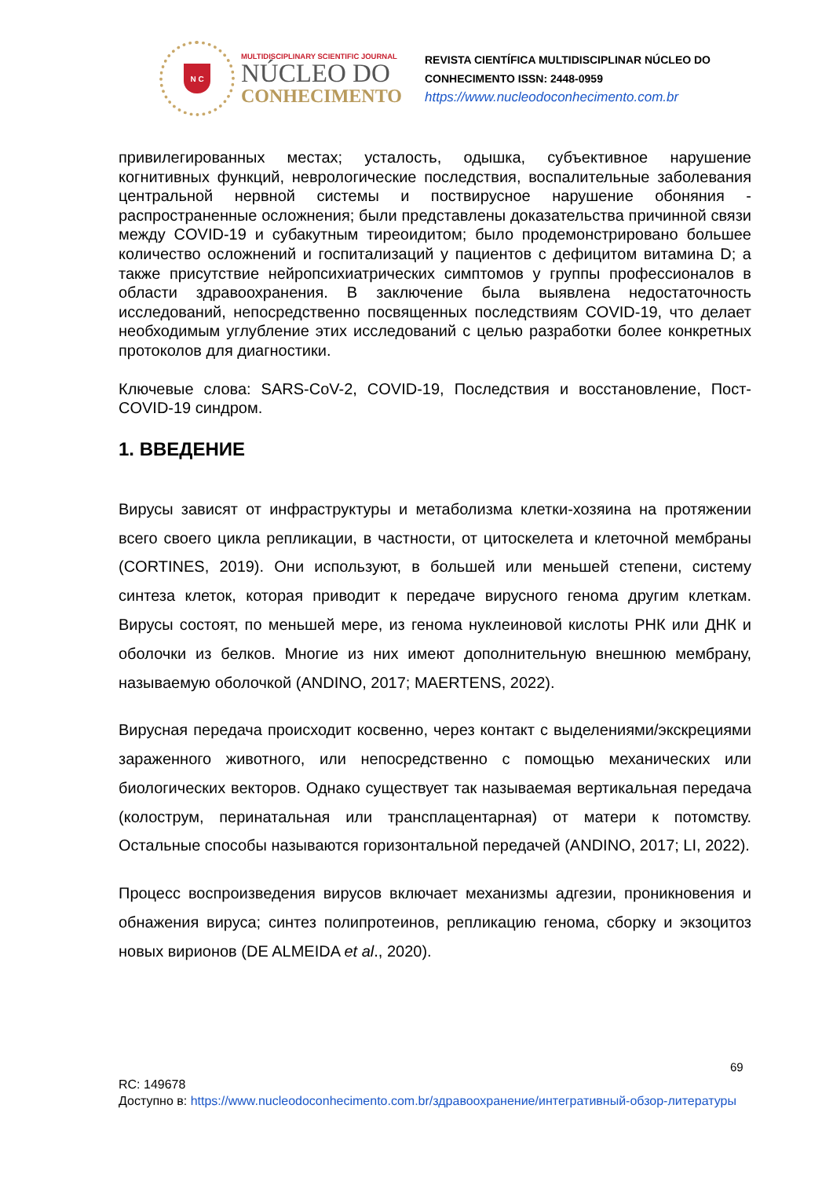N C
MULTIDISCIPLINARY SCIENTIFIC JOURNAL
NÚCLEO DO
CONHECIMENTO
REVISTA CIENTÍFICA MULTIDISCIPLINAR NÚCLEO DO
CONHECIMENTO ISSN: 2448-0959
https://www.nucleodoconhecimento.com.br
привилегированных местах; усталость, одышка, субъективное нарушение когнитивных функций, неврологические последствия, воспалительные заболевания центральной нервной системы и поствирусное нарушение обоняния - распространенные осложнения; были представлены доказательства причинной связи между COVID-19 и субакутным тиреоидитом; было продемонстрировано большее количество осложнений и госпитализаций у пациентов с дефицитом витамина D; а также присутствие нейропсихиатрических симптомов у группы профессионалов в области здравоохранения. В заключение была выявлена недостаточность исследований, непосредственно посвященных последствиям COVID-19, что делает необходимым углубление этих исследований с целью разработки более конкретных протоколов для диагностики.
Ключевые слова: SARS-CoV-2, COVID-19, Последствия и восстановление, Пост-COVID-19 синдром.
1. ВВЕДЕНИЕ
Вирусы зависят от инфраструктуры и метаболизма клетки-хозяина на протяжении всего своего цикла репликации, в частности, от цитоскелета и клеточной мембраны (CORTINES, 2019). Они используют, в большей или меньшей степени, систему синтеза клеток, которая приводит к передаче вирусного генома другим клеткам. Вирусы состоят, по меньшей мере, из генома нуклеиновой кислоты РНК или ДНК и оболочки из белков. Многие из них имеют дополнительную внешнюю мембрану, называемую оболочкой (ANDINO, 2017; MAERTENS, 2022).
Вирусная передача происходит косвенно, через контакт с выделениями/экскрециями зараженного животного, или непосредственно с помощью механических или биологических векторов. Однако существует так называемая вертикальная передача (колострум, перинатальная или трансплацентарная) от матери к потомству. Остальные способы называются горизонтальной передачей (ANDINO, 2017; LI, 2022).
Процесс воспроизведения вирусов включает механизмы адгезии, проникновения и обнажения вируса; синтез полипротеинов, репликацию генома, сборку и экзоцитоз новых вирионов (DE ALMEIDA et al., 2020).
69
RC: 149678
Доступно в: https://www.nucleodoconhecimento.com.br/здравоохранение/интегративный-обзор-литературы